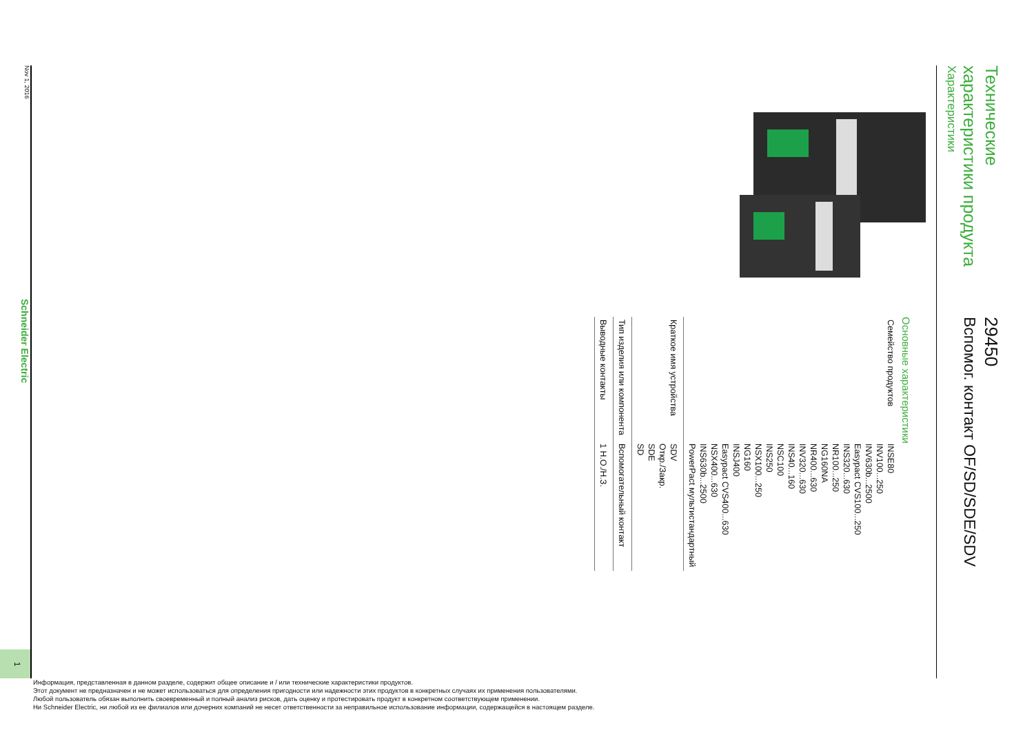Технические
характеристики продукта
Характеристики
29450
Вспомог. контакт OF/SD/SDE/SDV
Основные характеристики
| Семейство продуктов | INSE80 INV100...250 INV630b...2500 Easypact CVS100...250 INS320...630 NR100...250 NG160NA NR400...630 INV320...630 INS40...160 NSC100 INS250 NSX100...250 NG160 INSJ400 Easypact CVS400...630 NSX400...630 INS630b...2500 PowerPact мультистандартный |
| Краткое имя устрой­ства | SDV Откр./Закр. SDE SD |
| Тип изделия или ком­понента | Вспомогательный контакт |
| Выводные контакты | 1 Н.О./Н.З. |
Nov 1, 2016 Schneider Electric 1
Информация, представленная в данном разделе, содержит общее описание и / или технические характеристики продуктов.
Этот документ не предназначен и не может использоваться для определения пригодности или надежности этих продуктов в конкретных случаях их применения пользователями.
Любой пользователь обязан выполнить своевременный и полный анализ рисков, дать оценку и протестировать продукт в конкретном соответствующем применении.
Ни Schneider Electric, ни любой из ее филиалов или дочерних компаний не несет ответственности за неправильное использование информации, содержащейся в настоящем разделе.